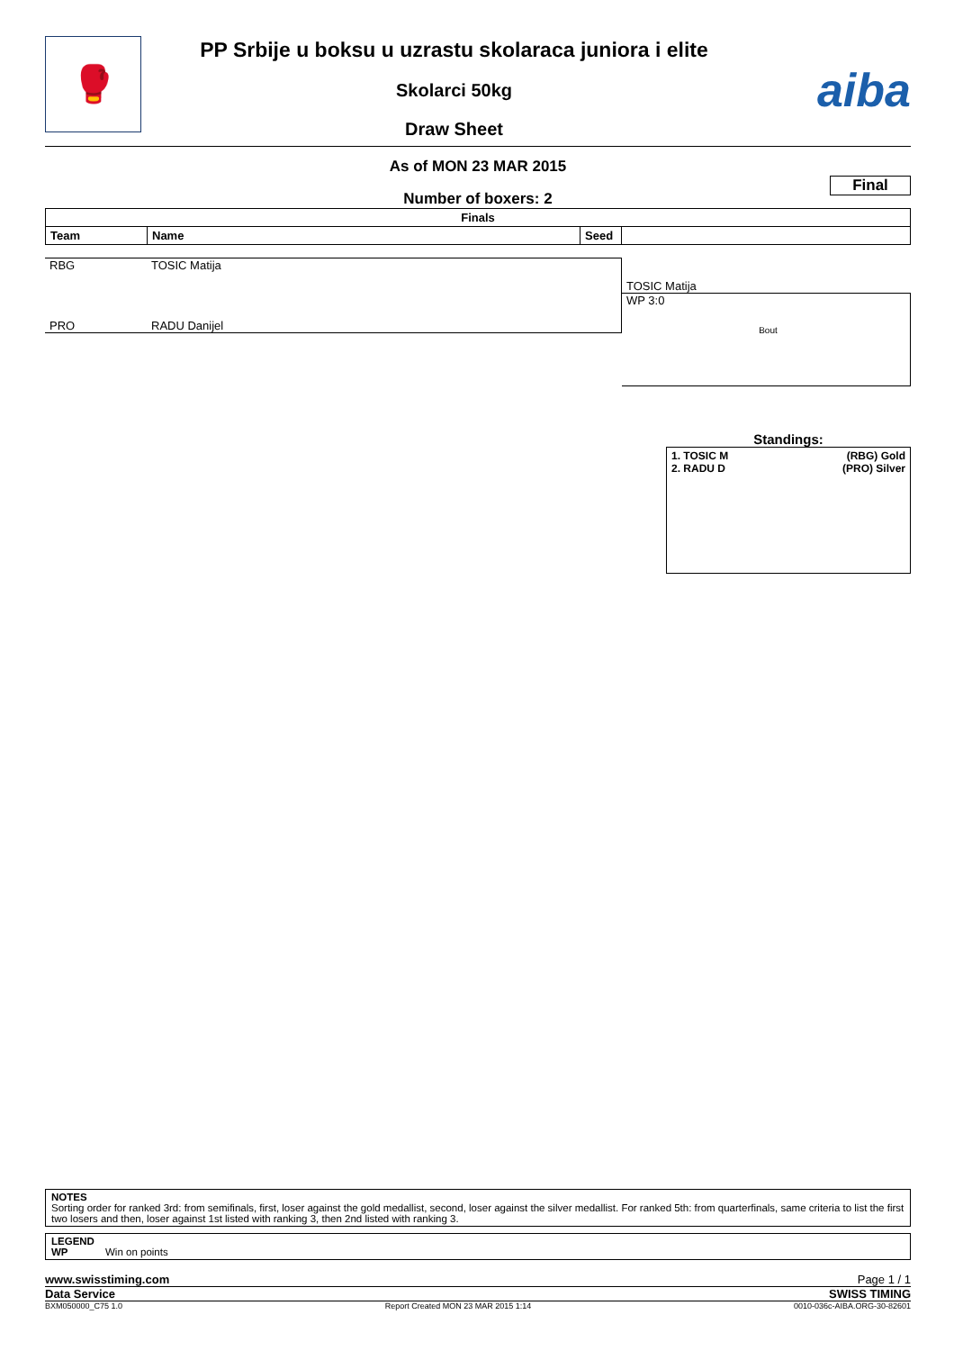🥊
PP Srbije u boksu u uzrastu skolaraca juniora i elite
Skolarci 50kg
Draw Sheet
aiba
As of MON 23 MAR 2015
Final
Number of boxers: 2
| Finals | | | |
| --- | --- | --- | --- |
| Team | Name | Seed | |
RBG TOSIC Matija
PRO RADU Danijel
TOSIC Matija
WP 3:0
Bout
Standings:
1. TOSIC M (RBG) Gold
2. RADU D (PRO) Silver
NOTES
Sorting order for ranked 3rd: from semifinals, first, loser against the gold medallist, second, loser against the silver medallist. For ranked 5th: from quarterfinals, same criteria to list the first two losers and then, loser against 1st listed with ranking 3, then 2nd listed with ranking 3.
LEGEND
WP Win on points
www.swisstiming.com Page 1 / 1
Data Service SWISS TIMING
BXM050000_C75 1.0 Report Created MON 23 MAR 2015 1:14 0010-036c-AIBA.ORG-30-82601